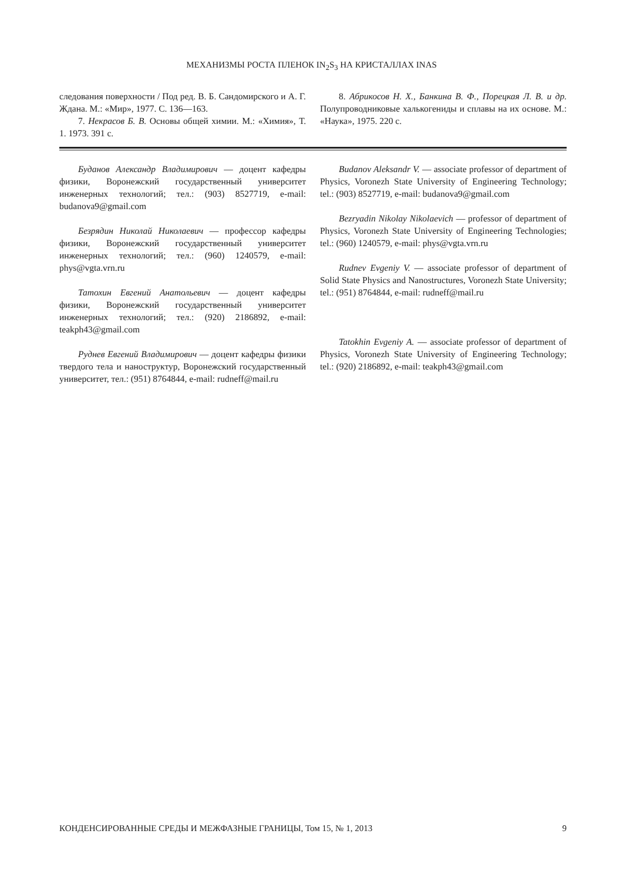МЕХАНИЗМЫ РОСТА ПЛЕНОК IN<sub>2</sub>S<sub>3</sub> НА КРИСТАЛЛАХ INAS
следования поверхности / Под ред. В. Б. Сандомирского и А. Г. Ждана. М.: «Мир», 1977. С. 136—163.
7. Некрасов Б. В. Основы общей химии. М.: «Химия», Т. 1. 1973. 391 с.
8. Абрикосов Н. Х., Банкина В. Ф., Порецкая Л. В. и др. Полупроводниковые халькогениды и сплавы на их основе. М.: «Наука», 1975. 220 с.
Буданов Александр Владимирович — доцент кафедры физики, Воронежский государственный университет инженерных технологий; тел.: (903) 8527719, e-mail: budanova9@gmail.com
Безрядин Николай Николаевич — профессор кафедры физики, Воронежский государственный университет инженерных технологий; тел.: (960) 1240579, e-mail: phys@vgta.vrn.ru
Татохин Евгений Анатольевич — доцент кафедры физики, Воронежский государственный университет инженерных технологий; тел.: (920) 2186892, e-mail: teakph43@gmail.com
Руднев Евгений Владимирович — доцент кафедры физики твердого тела и наноструктур, Воронежский государственный университет, тел.: (951) 8764844, e-mail: rudneff@mail.ru
Budanov Aleksandr V. — associate professor of department of Physics, Voronezh State University of Engineering Technology; tel.: (903) 8527719, e-mail: budanova9@gmail.com
Bezryadin Nikolay Nikolaevich — professor of department of Physics, Voronezh State University of Engineering Technologies; tel.: (960) 1240579, e-mail: phys@vgta.vrn.ru
Rudnev Evgeniy V. — associate professor of department of Solid State Physics and Nanostructures, Voronezh State University; tel.: (951) 8764844, e-mail: rudneff@mail.ru
Tatokhin Evgeniy A. — associate professor of department of Physics, Voronezh State University of Engineering Technology; tel.: (920) 2186892, e-mail: teakph43@gmail.com
КОНДЕНСИРОВАННЫЕ СРЕДЫ И МЕЖФАЗНЫЕ ГРАНИЦЫ, Том 15, № 1, 2013 9